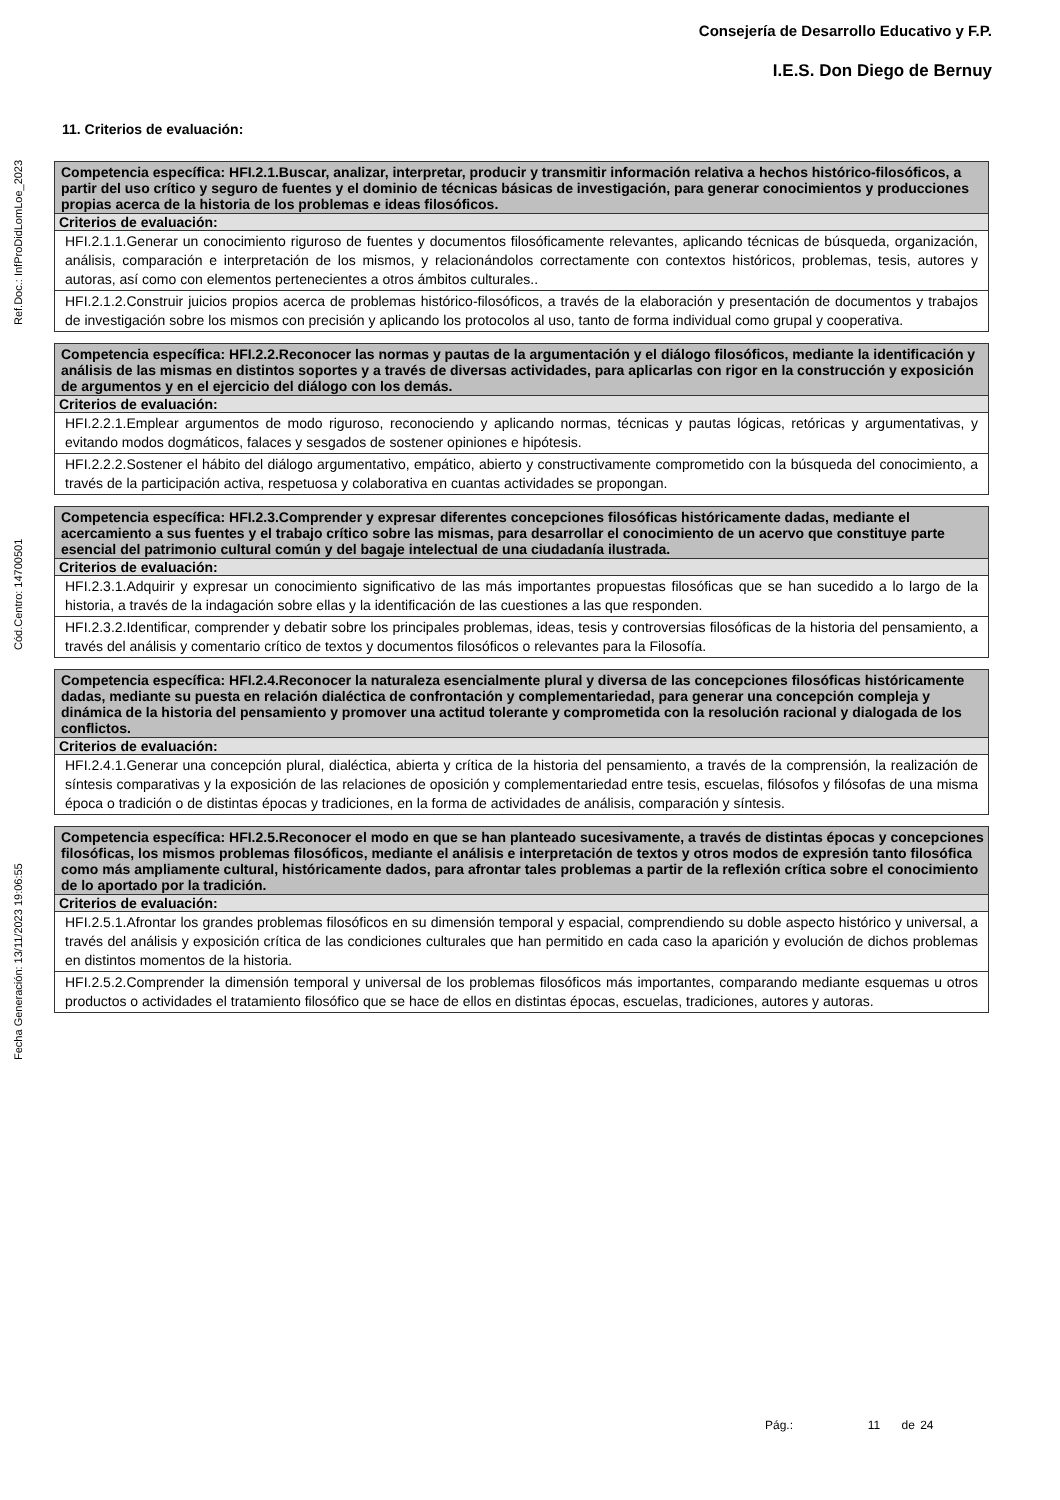Consejería de Desarrollo Educativo y F.P.
I.E.S. Don Diego de Bernuy
Fecha Generación: 13/11/2023 19:06:55 Cód.Centro: 14700501 Ref.Doc.: InfProDidLomLoe_2023
11. Criterios de evaluación:
| Competencia específica: HFI.2.1.Buscar, analizar, interpretar, producir y transmitir información relativa a hechos histórico-filosóficos, a partir del uso crítico y seguro de fuentes y el dominio de técnicas básicas de investigación, para generar conocimientos y producciones propias acerca de la historia de los problemas e ideas filosóficos. |
| Criterios de evaluación: |
| HFI.2.1.1.Generar un conocimiento riguroso de fuentes y documentos filosóficamente relevantes, aplicando técnicas de búsqueda, organización, análisis, comparación e interpretación de los mismos, y relacionándolos correctamente con contextos históricos, problemas, tesis, autores y autoras, así como con elementos pertenecientes a otros ámbitos culturales.. |
| HFI.2.1.2.Construir juicios propios acerca de problemas histórico-filosóficos, a través de la elaboración y presentación de documentos y trabajos de investigación sobre los mismos con precisión y aplicando los protocolos al uso, tanto de forma individual como grupal y cooperativa. |
| Competencia específica: HFI.2.2.Reconocer las normas y pautas de la argumentación y el diálogo filosóficos, mediante la identificación y análisis de las mismas en distintos soportes y a través de diversas actividades, para aplicarlas con rigor en la construcción y exposición de argumentos y en el ejercicio del diálogo con los demás. |
| Criterios de evaluación: |
| HFI.2.2.1.Emplear argumentos de modo riguroso, reconociendo y aplicando normas, técnicas y pautas lógicas, retóricas y argumentativas, y evitando modos dogmáticos, falaces y sesgados de sostener opiniones e hipótesis. |
| HFI.2.2.2.Sostener el hábito del diálogo argumentativo, empático, abierto y constructivamente comprometido con la búsqueda del conocimiento, a través de la participación activa, respetuosa y colaborativa en cuantas actividades se propongan. |
| Competencia específica: HFI.2.3.Comprender y expresar diferentes concepciones filosóficas históricamente dadas, mediante el acercamiento a sus fuentes y el trabajo crítico sobre las mismas, para desarrollar el conocimiento de un acervo que constituye parte esencial del patrimonio cultural común y del bagaje intelectual de una ciudadanía ilustrada. |
| Criterios de evaluación: |
| HFI.2.3.1.Adquirir y expresar un conocimiento significativo de las más importantes propuestas filosóficas que se han sucedido a lo largo de la historia, a través de la indagación sobre ellas y la identificación de las cuestiones a las que responden. |
| HFI.2.3.2.Identificar, comprender y debatir sobre los principales problemas, ideas, tesis y controversias filosóficas de la historia del pensamiento, a través del análisis y comentario crítico de textos y documentos filosóficos o relevantes para la Filosofía. |
| Competencia específica: HFI.2.4.Reconocer la naturaleza esencialmente plural y diversa de las concepciones filosóficas históricamente dadas, mediante su puesta en relación dialéctica de confrontación y complementariedad, para generar una concepción compleja y dinámica de la historia del pensamiento y promover una actitud tolerante y comprometida con la resolución racional y dialogada de los conflictos. |
| Criterios de evaluación: |
| HFI.2.4.1.Generar una concepción plural, dialéctica, abierta y crítica de la historia del pensamiento, a través de la comprensión, la realización de síntesis comparativas y la exposición de las relaciones de oposición y complementariedad entre tesis, escuelas, filósofos y filósofas de una misma época o tradición o de distintas épocas y tradiciones, en la forma de actividades de análisis, comparación y síntesis. |
| Competencia específica: HFI.2.5.Reconocer el modo en que se han planteado sucesivamente, a través de distintas épocas y concepciones filosóficas, los mismos problemas filosóficos, mediante el análisis e interpretación de textos y otros modos de expresión tanto filosófica como más ampliamente cultural, históricamente dados, para afrontar tales problemas a partir de la reflexión crítica sobre el conocimiento de lo aportado por la tradición. |
| Criterios de evaluación: |
| HFI.2.5.1.Afrontar los grandes problemas filosóficos en su dimensión temporal y espacial, comprendiendo su doble aspecto histórico y universal, a través del análisis y exposición crítica de las condiciones culturales que han permitido en cada caso la aparición y evolución de dichos problemas en distintos momentos de la historia. |
| HFI.2.5.2.Comprender la dimensión temporal y universal de los problemas filosóficos más importantes, comparando mediante esquemas u otros productos o actividades el tratamiento filosófico que se hace de ellos en distintas épocas, escuelas, tradiciones, autores y autoras. |
Pág.: 11 de 24